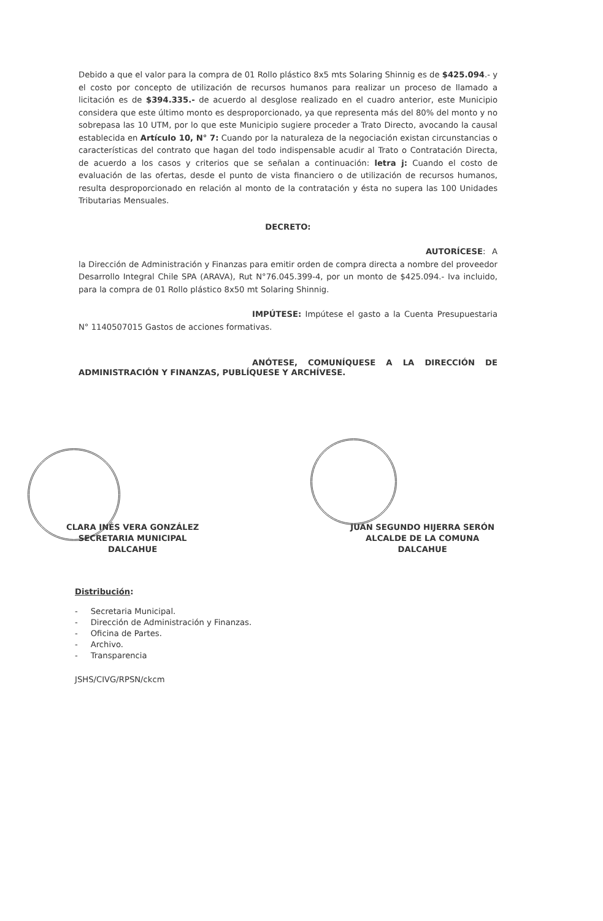Debido a que el valor para la compra de 01 Rollo plástico 8x5 mts Solaring Shinnig es de $425.094.- y el costo por concepto de utilización de recursos humanos para realizar un proceso de llamado a licitación es de $394.335.- de acuerdo al desglose realizado en el cuadro anterior, este Municipio considera que este último monto es desproporcionado, ya que representa más del 80% del monto y no sobrepasa las 10 UTM, por lo que este Municipio sugiere proceder a Trato Directo, avocando la causal establecida en Artículo 10, N° 7: Cuando por la naturaleza de la negociación existan circunstancias o características del contrato que hagan del todo indispensable acudir al Trato o Contratación Directa, de acuerdo a los casos y criterios que se señalan a continuación: letra j: Cuando el costo de evaluación de las ofertas, desde el punto de vista financiero o de utilización de recursos humanos, resulta desproporcionado en relación al monto de la contratación y ésta no supera las 100 Unidades Tributarias Mensuales.
DECRETO:
AUTORÍCESE: A la Dirección de Administración y Finanzas para emitir orden de compra directa a nombre del proveedor Desarrollo Integral Chile SPA (ARAVA), Rut N°76.045.399-4, por un monto de $425.094.- Iva incluido, para la compra de 01 Rollo plástico 8x50 mt Solaring Shinnig.
IMPÚTESE: Impútese el gasto a la Cuenta Presupuestaria N° 1140507015 Gastos de acciones formativas.
ANÓTESE, COMUNÍQUESE A LA DIRECCIÓN DE ADMINISTRACIÓN Y FINANZAS, PUBLÍQUESE Y ARCHÍVESE.
CLARA INÉS VERA GONZÁLEZ
SECRETARIA MUNICIPAL
DALCAHUE
JUAN SEGUNDO HIJERRA SERÓN
ALCALDE DE LA COMUNA
DALCAHUE
Distribución:
- Secretaria Municipal.
- Dirección de Administración y Finanzas.
- Oficina de Partes.
- Archivo.
- Transparencia
JSHS/CIVG/RPSN/ckcm